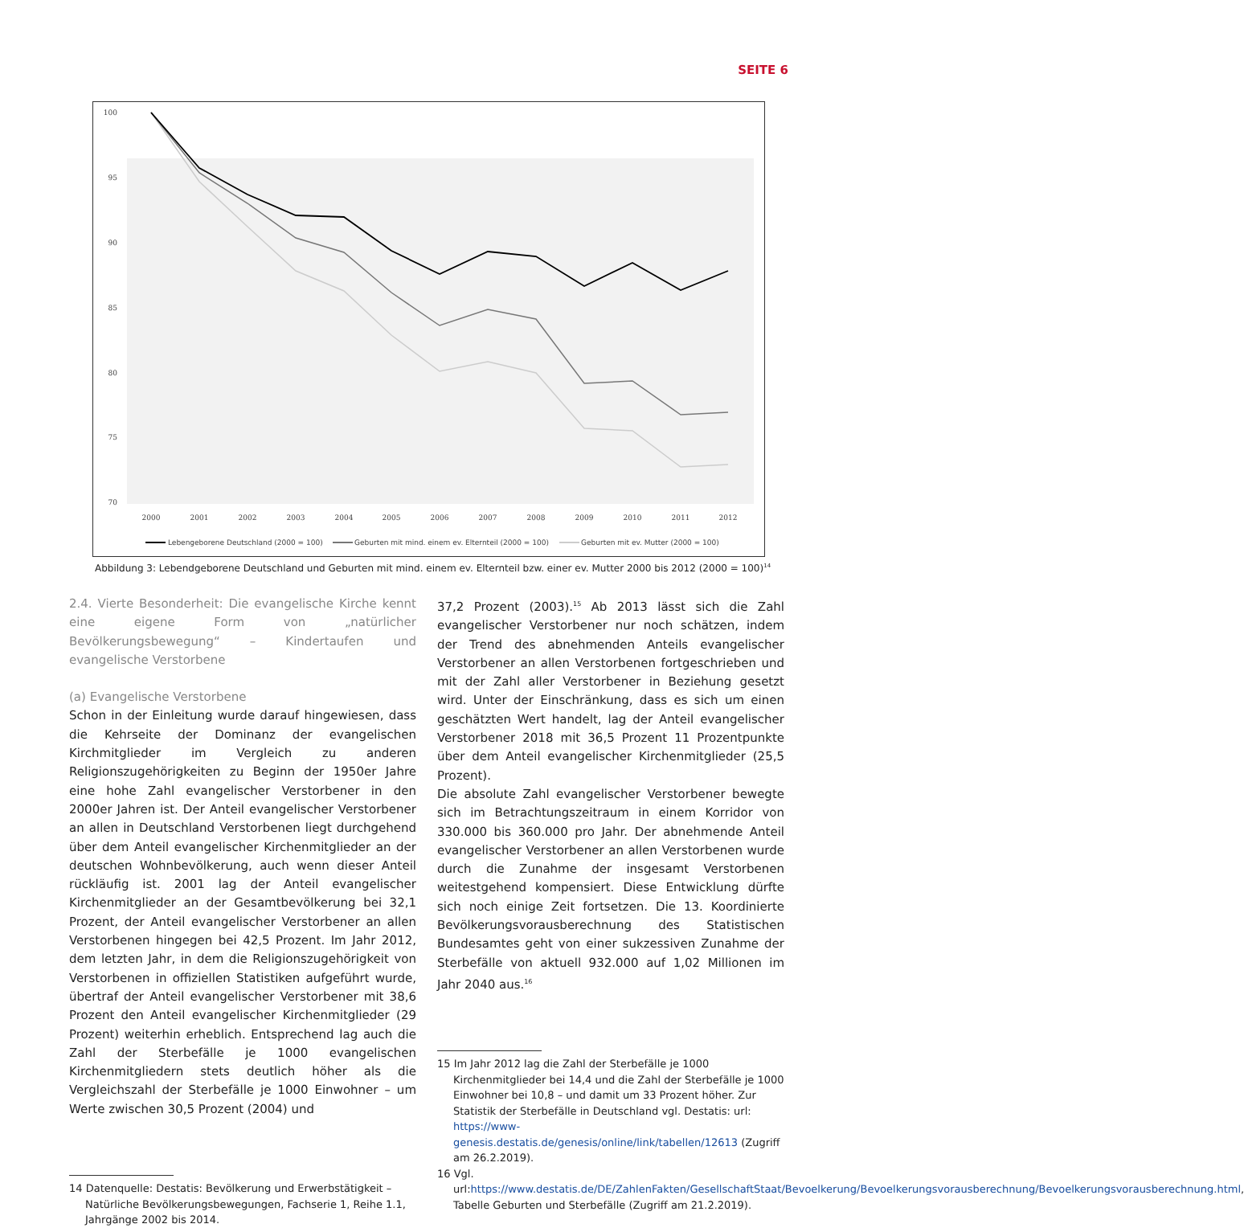SEITE 6
100
95
90
85
80
75
70
2000
2001
2002
2003
2004
2005
2006
2007
2008
2009
2010
2011
2012
Lebengeborene Deutschland (2000 = 100)
Geburten mit mind. einem ev. Elternteil (2000 = 100)
Geburten mit ev. Mutter (2000 = 100)
Abbildung 3: Lebendgeborene Deutschland und Geburten mit mind. einem ev. Elternteil bzw. einer ev. Mutter 2000 bis 2012 (2000 = 100)<sup>14</sup>
2.4. Vierte Besonderheit: Die evangelische Kirche kennt eine eigene Form von „natürlicher Bevölkerungsbewegung“ – Kindertaufen und evangelische Verstorbene
(a) Evangelische Verstorbene
Schon in der Einleitung wurde darauf hingewiesen, dass die Kehrseite der Dominanz der evangelischen Kirchmitglieder im Vergleich zu anderen Religionszugehörigkeiten zu Beginn der 1950er Jahre eine hohe Zahl evangelischer Verstorbener in den 2000er Jahren ist. Der Anteil evangelischer Verstorbener an allen in Deutschland Verstorbenen liegt durchgehend über dem Anteil evangelischer Kirchenmitglieder an der deutschen Wohnbevölkerung, auch wenn dieser Anteil rückläufig ist. 2001 lag der Anteil evangelischer Kirchenmitglieder an der Gesamtbevölkerung bei 32,1 Prozent, der Anteil evangelischer Verstorbener an allen Verstorbenen hingegen bei 42,5 Prozent. Im Jahr 2012, dem letzten Jahr, in dem die Religionszugehörigkeit von Verstorbenen in offiziellen Statistiken aufgeführt wurde, übertraf der Anteil evangelischer Verstorbener mit 38,6 Prozent den Anteil evangelischer Kirchenmitglieder (29 Prozent) weiterhin erheblich. Entsprechend lag auch die Zahl der Sterbefälle je 1000 evangelischen Kirchenmitgliedern stets deutlich höher als die Vergleichszahl der Sterbefälle je 1000 Einwohner – um Werte zwischen 30,5 Prozent (2004) und
14 Datenquelle: Destatis: Bevölkerung und Erwerbstätigkeit – Natürliche Bevölkerungsbewegungen, Fachserie 1, Reihe 1.1, Jahrgänge 2002 bis 2014.
37,2 Prozent (2003).<sup>15</sup> Ab 2013 lässt sich die Zahl evangelischer Verstorbener nur noch schätzen, indem der Trend des abnehmenden Anteils evangelischer Verstorbener an allen Verstorbenen fortgeschrieben und mit der Zahl aller Verstorbener in Beziehung gesetzt wird. Unter der Einschränkung, dass es sich um einen geschätzten Wert handelt, lag der Anteil evangelischer Verstorbener 2018 mit 36,5 Prozent 11 Prozentpunkte über dem Anteil evangelischer Kirchenmitglieder (25,5 Prozent).
Die absolute Zahl evangelischer Verstorbener bewegte sich im Betrachtungszeitraum in einem Korridor von 330.000 bis 360.000 pro Jahr. Der abnehmende Anteil evangelischer Verstorbener an allen Verstorbenen wurde durch die Zunahme der insgesamt Verstorbenen weitestgehend kompensiert. Diese Entwicklung dürfte sich noch einige Zeit fortsetzen. Die 13. Koordinierte Bevölkerungsvorausberechnung des Statistischen Bundesamtes geht von einer sukzessiven Zunahme der Sterbefälle von aktuell 932.000 auf 1,02 Millionen im Jahr 2040 aus.<sup>16</sup>
15 Im Jahr 2012 lag die Zahl der Sterbefälle je 1000 Kirchenmitglieder bei 14,4 und die Zahl der Sterbefälle je 1000 Einwohner bei 10,8 – und damit um 33 Prozent höher. Zur Statistik der Sterbefälle in Deutschland vgl. Destatis: url: https://www-genesis.destatis.de/genesis/online/link/tabellen/12613 (Zugriff am 26.2.2019).
16 Vgl. url:https://www.destatis.de/DE/ZahlenFakten/GesellschaftStaat/Bevoelkerung/Bevoelkerungsvorausberechnung/Bevoelkerungsvorausberechnung.html, Tabelle Geburten und Sterbefälle (Zugriff am 21.2.2019).